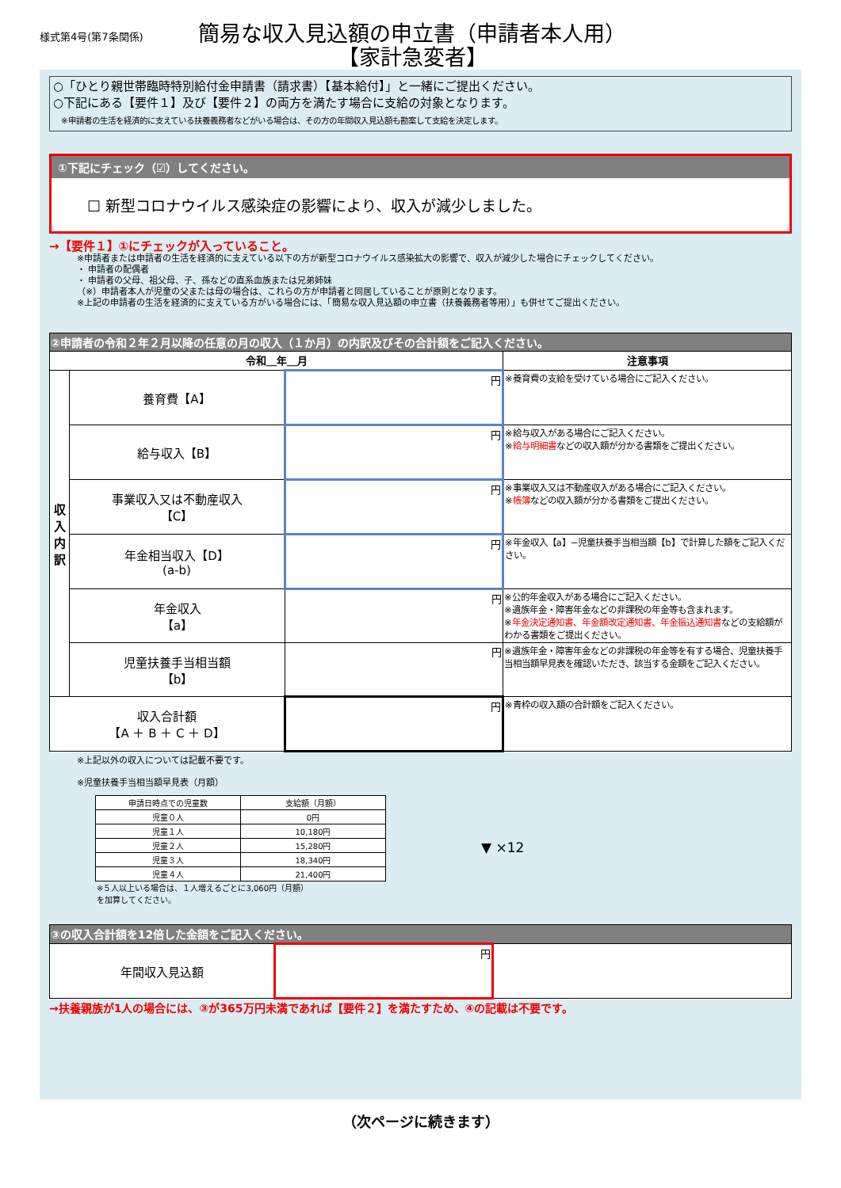様式第4号(第7条関係)
簡易な収入見込額の申立書（申請者本人用）
【家計急変者】
○「ひとり親世帯臨時特別給付金申請書（請求書）【基本給付】」と一緒にご提出ください。
○下記にある【要件１】及び【要件２】の両方を満たす場合に支給の対象となります。
　※申請者の生活を経済的に支えている扶養義務者などがいる場合は、その方の年間収入見込額も勘案して支給を決定します。
①下記にチェック（☑）してください。
☐ 新型コロナウイルス感染症の影響により、収入が減少しました。
→【要件１】①にチェックが入っていること。
※申請者または申請者の生活を経済的に支えている以下の方が新型コロナウイルス感染拡大の影響で、収入が減少した場合にチェックしてください。
・ 申請者の配偶者
・ 申請者の父母、祖父母、子、孫などの直系血族または兄弟姉妹
（※）申請者本人が児童の父または母の場合は、これらの方が申請者と同居していることが原則となります。
※上記の申請者の生活を経済的に支えている方がいる場合には、「簡易な収入見込額の申立書（扶養義務者等用）」も併せてご提出ください。
| ②申請者の令和２年２月以降の任意の月の収入（１か月）の内訳及びその合計額をご記入ください。 | | | |
| --- | --- | --- | --- |
| 令和＿年＿月 | | | 注意事項 |
| 収入内訳 | 養育費【A】 | 円 | ※養育費の支給を受けている場合にご記入ください。 |
| | 給与収入【B】 | 円 | ※給与収入がある場合にご記入ください。 ※ 給与明細書 などの収入額が分かる書類をご提出ください。 |
| | 事業収入又は不動産収入 【C】 | 円 | ※事業収入又は不動産収入がある場合にご記入ください。 ※ 帳簿 などの収入額が分かる書類をご提出ください。 |
| | 年金相当収入【D】 (a-b) | 円 | ※年金収入【a】−児童扶養手当相当額【b】で計算した額をご記入ください。 |
| | 年金収入 【a】 | 円 | ※公的年金収入がある場合にご記入ください。 ※遺族年金・障害年金などの非課税の年金等も含まれます。 ※ 年金決定通知書、年金額改定通知書、年金振込通知書 などの支給額がわかる書類をご提出ください。 |
| | 児童扶養手当相当額 【b】 | 円 | ※遺族年金・障害年金などの非課税の年金等を有する場合、児童扶養手当相当額早見表を確認いただき、該当する金額をご記入ください。 |
| 収入合計額 【A ＋ B ＋ C ＋ D】 | | 円 | ※青枠の収入額の合計額をご記入ください。 |
※上記以外の収入については記載不要です。
※児童扶養手当相当額早見表（月額）
| 申請日時点での児童数 | 支給額（月額） |
| 児童０人 | 0円 |
| 児童１人 | 10,180円 |
| 児童２人 | 15,280円 |
| 児童３人 | 18,340円 |
| 児童４人 | 21,400円 |
※５人以上いる場合は、１人増えるごとに3,060円（月額）を加算してください。
▼ ×12
| ③の収入合計額を12倍した金額をご記入ください。 | | |
| --- | --- | --- |
| 年間収入見込額 | 円 | |
→扶養親族が1人の場合には、③が365万円未満であれば【要件２】を満たすため、④の記載は不要です。
（次ページに続きます）